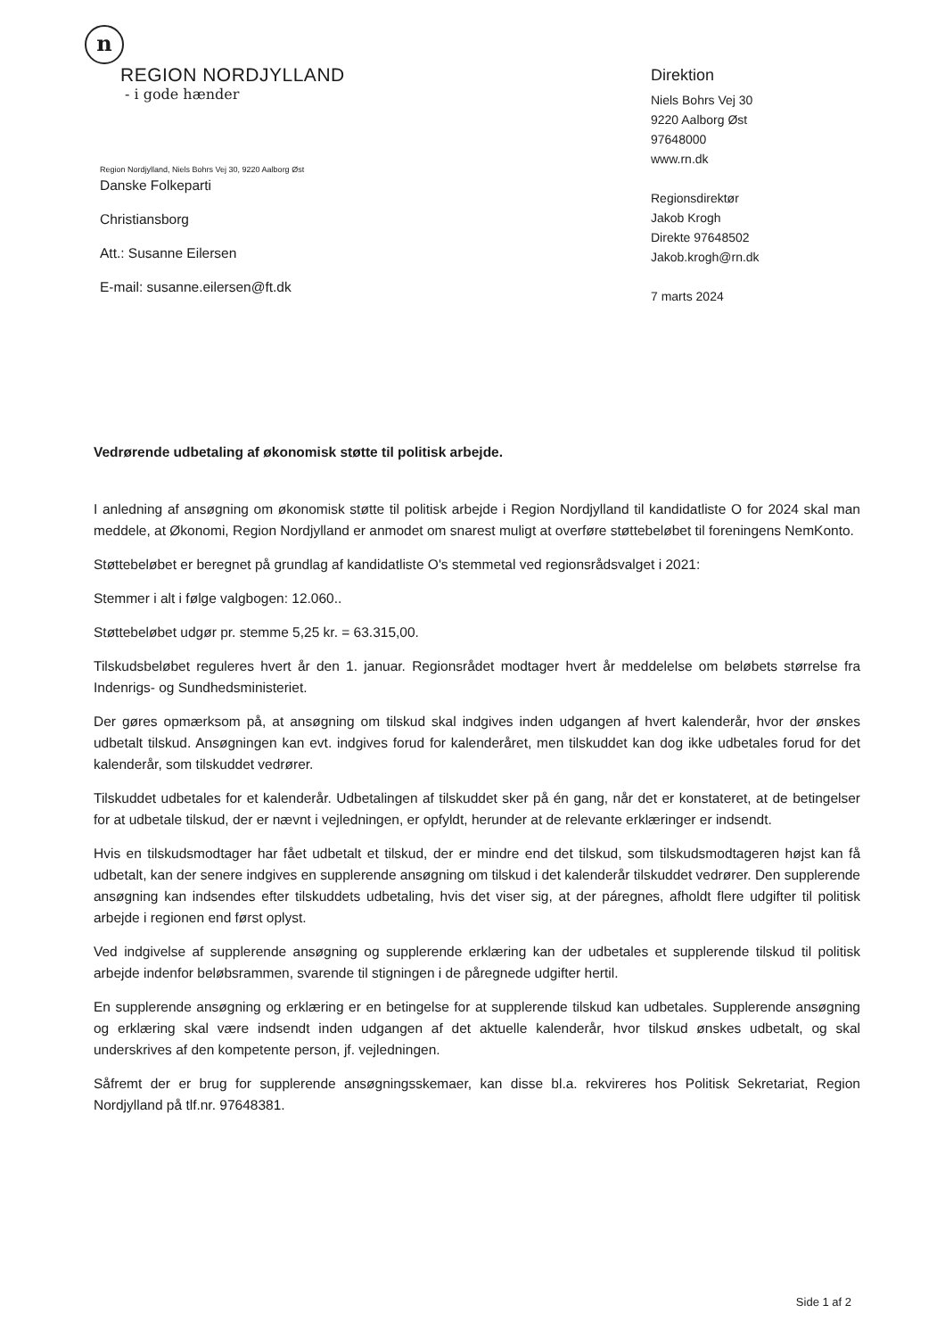n
REGION NORDJYLLAND
- i gode hænder
Direktion
Niels Bohrs Vej 30
9220 Aalborg Øst
97648000
www.rn.dk
Regionsdirektør
Jakob Krogh
Direkte 97648502
Jakob.krogh@rn.dk
7 marts 2024
Region Nordjylland, Niels Bohrs Vej 30, 9220 Aalborg Øst
Danske Folkeparti
Christiansborg
Att.: Susanne Eilersen
E-mail: susanne.eilersen@ft.dk
Vedrørende udbetaling af økonomisk støtte til politisk arbejde.
I anledning af ansøgning om økonomisk støtte til politisk arbejde i Region Nordjylland til kandidatliste O for 2024 skal man meddele, at Økonomi, Region Nordjylland er anmodet om snarest muligt at overføre støttebeløbet til foreningens NemKonto.
Støttebeløbet er beregnet på grundlag af kandidatliste O's stemmetal ved regionsrådsvalget i 2021:
Stemmer i alt i følge valgbogen: 12.060..
Støttebeløbet udgør pr. stemme 5,25 kr. = 63.315,00.
Tilskudsbeløbet reguleres hvert år den 1. januar. Regionsrådet modtager hvert år meddelelse om beløbets størrelse fra Indenrigs- og Sundhedsministeriet.
Der gøres opmærksom på, at ansøgning om tilskud skal indgives inden udgangen af hvert kalenderår, hvor der ønskes udbetalt tilskud. Ansøgningen kan evt. indgives forud for kalenderåret, men tilskuddet kan dog ikke udbetales forud for det kalenderår, som tilskuddet vedrører.
Tilskuddet udbetales for et kalenderår. Udbetalingen af tilskuddet sker på én gang, når det er konstateret, at de betingelser for at udbetale tilskud, der er nævnt i vejledningen, er opfyldt, herunder at de relevante erklæringer er indsendt.
Hvis en tilskudsmodtager har fået udbetalt et tilskud, der er mindre end det tilskud, som tilskudsmodtageren højst kan få udbetalt, kan der senere indgives en supplerende ansøgning om tilskud i det kalenderår tilskuddet vedrører. Den supplerende ansøgning kan indsendes efter tilskuddets udbetaling, hvis det viser sig, at der páregnes, afholdt flere udgifter til politisk arbejde i regionen end først oplyst.
Ved indgivelse af supplerende ansøgning og supplerende erklæring kan der udbetales et supplerende tilskud til politisk arbejde indenfor beløbsrammen, svarende til stigningen i de påregnede udgifter hertil.
En supplerende ansøgning og erklæring er en betingelse for at supplerende tilskud kan udbetales. Supplerende ansøgning og erklæring skal være indsendt inden udgangen af det aktuelle kalenderår, hvor tilskud ønskes udbetalt, og skal underskrives af den kompetente person, jf. vejledningen.
Såfremt der er brug for supplerende ansøgningsskemaer, kan disse bl.a. rekvireres hos Politisk Sekretariat, Region Nordjylland på tlf.nr. 97648381.
Side 1 af 2